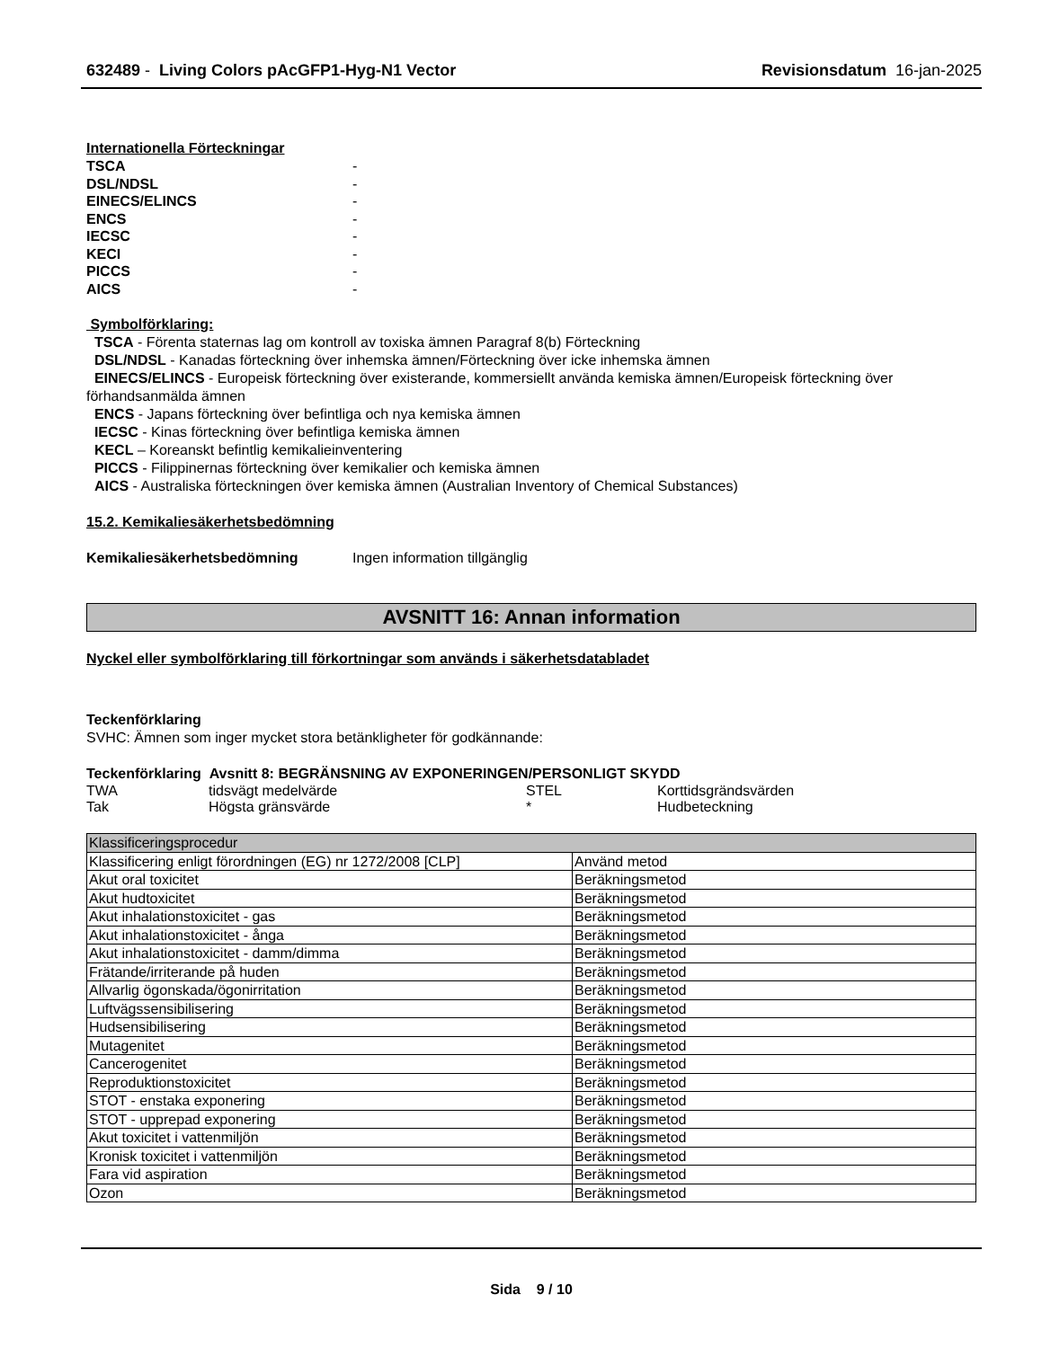632489 - Living Colors pAcGFP1-Hyg-N1 Vector Revisionsdatum 16-jan-2025
Internationella Förteckningar
| TSCA | - |
| DSL/NDSL | - |
| EINECS/ELINCS | - |
| ENCS | - |
| IECSC | - |
| KECI | - |
| PICCS | - |
| AICS | - |
Symbolförklaring:
TSCA - Förenta staternas lag om kontroll av toxiska ämnen Paragraf 8(b) Förteckning
DSL/NDSL - Kanadas förteckning över inhemska ämnen/Förteckning över icke inhemska ämnen
EINECS/ELINCS - Europeisk förteckning över existerande, kommersiellt använda kemiska ämnen/Europeisk förteckning över förhandsanmälda ämnen
ENCS - Japans förteckning över befintliga och nya kemiska ämnen
IECSC - Kinas förteckning över befintliga kemiska ämnen
KECL – Koreanskt befintlig kemikalieinventering
PICCS - Filippinernas förteckning över kemikalier och kemiska ämnen
AICS - Australiska förteckningen över kemiska ämnen (Australian Inventory of Chemical Substances)
15.2. Kemikaliesäkerhetsbedömning
Kemikaliesäkerhetsbedömning Ingen information tillgänglig
AVSNITT 16: Annan information
Nyckel eller symbolförklaring till förkortningar som används i säkerhetsdatabladet
Teckenförklaring
SVHC: Ämnen som inger mycket stora betänkligheter för godkännande:
Teckenförklaring Avsnitt 8: BEGRÄNSNING AV EXPONERINGEN/PERSONLIGT SKYDD
| TWA | tidsvägt medelvärde | STEL | Korttidsgrändsvärden |
| Tak | Högsta gränsvärde | * | Hudbeteckning |
| Klassificeringsprocedur | |
| Klassificering enligt förordningen (EG) nr 1272/2008 [CLP] | Använd metod |
| Akut oral toxicitet | Beräkningsmetod |
| Akut hudtoxicitet | Beräkningsmetod |
| Akut inhalationstoxicitet - gas | Beräkningsmetod |
| Akut inhalationstoxicitet - ånga | Beräkningsmetod |
| Akut inhalationstoxicitet - damm/dimma | Beräkningsmetod |
| Frätande/irriterande på huden | Beräkningsmetod |
| Allvarlig ögonskada/ögonirritation | Beräkningsmetod |
| Luftvägssensibilisering | Beräkningsmetod |
| Hudsensibilisering | Beräkningsmetod |
| Mutagenitet | Beräkningsmetod |
| Cancerogenitet | Beräkningsmetod |
| Reproduktionstoxicitet | Beräkningsmetod |
| STOT - enstaka exponering | Beräkningsmetod |
| STOT - upprepad exponering | Beräkningsmetod |
| Akut toxicitet i vattenmiljön | Beräkningsmetod |
| Kronisk toxicitet i vattenmiljön | Beräkningsmetod |
| Fara vid aspiration | Beräkningsmetod |
| Ozon | Beräkningsmetod |
Sida 9 / 10